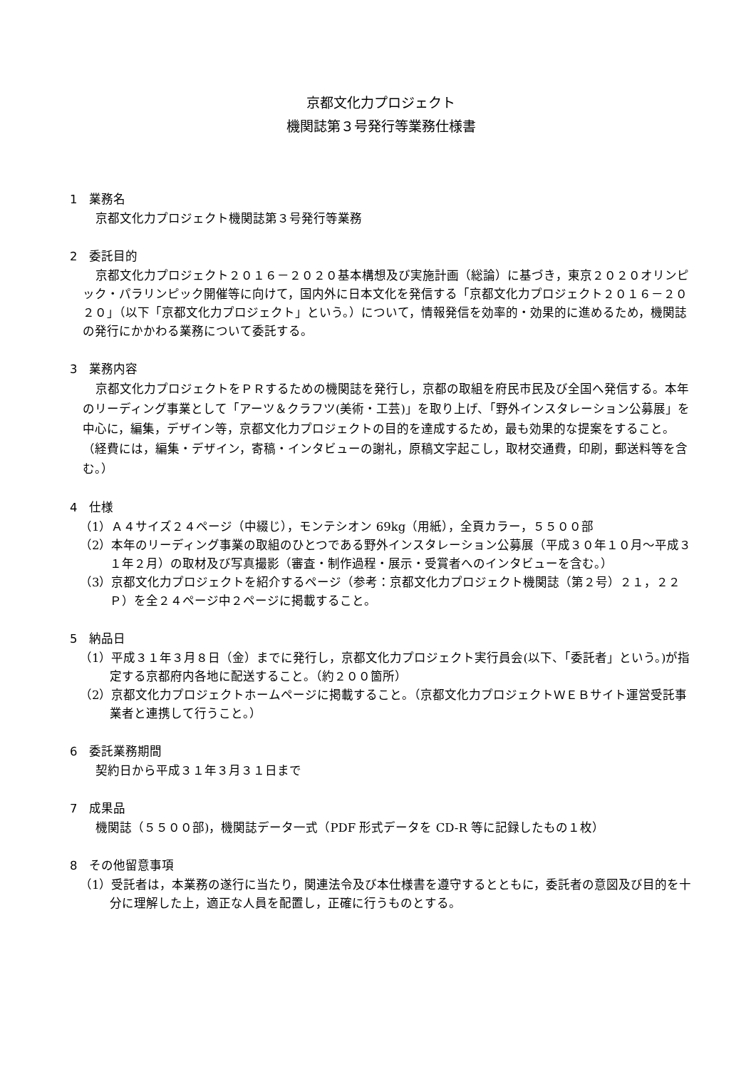京都文化力プロジェクト
機関誌第３号発行等業務仕様書
1　業務名
京都文化力プロジェクト機関誌第３号発行等業務
2　委託目的
京都文化力プロジェクト２０１６－２０２０基本構想及び実施計画（総論）に基づき，東京２０２０オリンピック・パラリンピック開催等に向けて，国内外に日本文化を発信する「京都文化力プロジェクト２０１６－２０２０」（以下「京都文化力プロジェクト」という。）について，情報発信を効率的・効果的に進めるため，機関誌の発行にかかわる業務について委託する。
3　業務内容
京都文化力プロジェクトをＰＲするための機関誌を発行し，京都の取組を府民市民及び全国へ発信する。本年のリーディング事業として「アーツ＆クラフツ(美術・工芸)」を取り上げ、「野外インスタレーション公募展」を中心に，編集，デザイン等，京都文化力プロジェクトの目的を達成するため，最も効果的な提案をすること。（経費には，編集・デザイン，寄稿・インタビューの謝礼，原稿文字起こし，取材交通費，印刷，郵送料等を含む。）
4　仕様
（1）Ａ４サイズ２４ページ（中綴じ），モンテシオン 69kg（用紙），全頁カラー，５５００部
（2）本年のリーディング事業の取組のひとつである野外インスタレーション公募展（平成３０年１０月～平成３１年２月）の取材及び写真撮影（審査・制作過程・展示・受賞者へのインタビューを含む。）
（3）京都文化力プロジェクトを紹介するページ（参考：京都文化力プロジェクト機関誌（第２号）２１，２２Ｐ）を全２４ページ中２ページに掲載すること。
5　納品日
（1）平成３１年３月８日（金）までに発行し，京都文化力プロジェクト実行員会(以下、「委託者」という。)が指定する京都府内各地に配送すること。（約２００箇所）
（2）京都文化力プロジェクトホームページに掲載すること。（京都文化力プロジェクトＷＥＢサイト運営受託事業者と連携して行うこと。）
6　委託業務期間
契約日から平成３１年３月３１日まで
7　成果品
機関誌（５５００部)，機関誌データ一式（PDF 形式データを CD-R 等に記録したもの１枚）
8　その他留意事項
（1）受託者は，本業務の遂行に当たり，関連法令及び本仕様書を遵守するとともに，委託者の意図及び目的を十分に理解した上，適正な人員を配置し，正確に行うものとする。